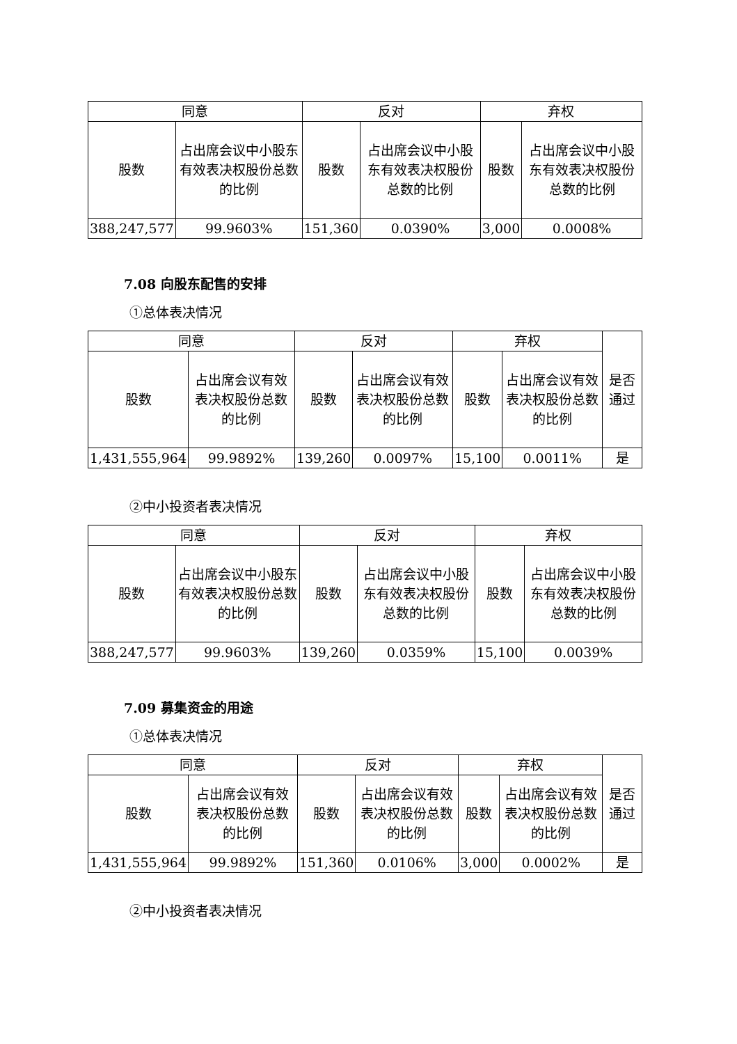| 同意 | | 反对 | | 弃权 | |
| --- | --- | --- | --- | --- | --- |
| 股数 | 占出席会议中小股东有效表决权股份总数的比例 | 股数 | 占出席会议中小股东有效表决权股份总数的比例 | 股数 | 占出席会议中小股东有效表决权股份总数的比例 |
| 388,247,577 | 99.9603% | 151,360 | 0.0390% | 3,000 | 0.0008% |
7.08 向股东配售的安排
①总体表决情况
| 同意 | | 反对 | | 弃权 | | 是否通过 |
| --- | --- | --- | --- | --- | --- | --- |
| 股数 | 占出席会议有效表决权股份总数的比例 | 股数 | 占出席会议有效表决权股份总数的比例 | 股数 | 占出席会议有效表决权股份总数的比例 | |
| 1,431,555,964 | 99.9892% | 139,260 | 0.0097% | 15,100 | 0.0011% | 是 |
②中小投资者表决情况
| 同意 | | 反对 | | 弃权 | |
| --- | --- | --- | --- | --- | --- |
| 股数 | 占出席会议中小股东有效表决权股份总数的比例 | 股数 | 占出席会议中小股东有效表决权股份总数的比例 | 股数 | 占出席会议中小股东有效表决权股份总数的比例 |
| 388,247,577 | 99.9603% | 139,260 | 0.0359% | 15,100 | 0.0039% |
7.09 募集资金的用途
①总体表决情况
| 同意 | | 反对 | | 弃权 | | 是否通过 |
| --- | --- | --- | --- | --- | --- | --- |
| 股数 | 占出席会议有效表决权股份总数的比例 | 股数 | 占出席会议有效表决权股份总数的比例 | 股数 | 占出席会议有效表决权股份总数的比例 | |
| 1,431,555,964 | 99.9892% | 151,360 | 0.0106% | 3,000 | 0.0002% | 是 |
②中小投资者表决情况